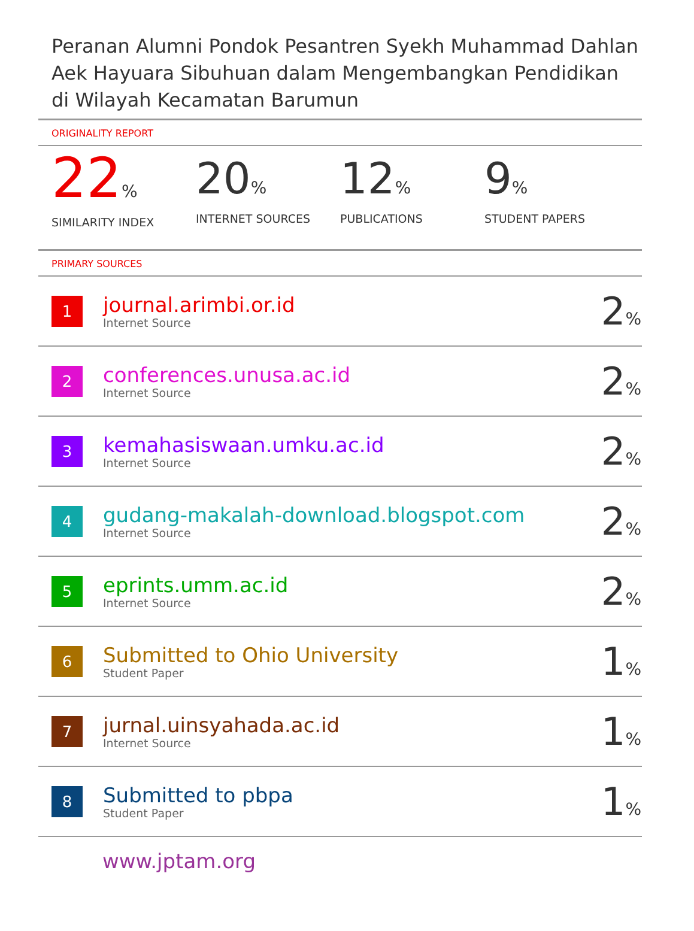Peranan Alumni Pondok Pesantren Syekh Muhammad Dahlan Aek Hayuara Sibuhuan dalam Mengembangkan Pendidikan di Wilayah Kecamatan Barumun
ORIGINALITY REPORT
22%
SIMILARITY INDEX
20%
INTERNET SOURCES
12%
PUBLICATIONS
9%
STUDENT PAPERS
PRIMARY SOURCES
| 1 | journal.arimbi.or.id Internet Source | 2 % |
| 2 | conferences.unusa.ac.id Internet Source | 2 % |
| 3 | kemahasiswaan.umku.ac.id Internet Source | 2 % |
| 4 | gudang-makalah-download.blogspot.com Internet Source | 2 % |
| 5 | eprints.umm.ac.id Internet Source | 2 % |
| 6 | Submitted to Ohio University Student Paper | 1 % |
| 7 | jurnal.uinsyahada.ac.id Internet Source | 1 % |
| 8 | Submitted to pbpa Student Paper | 1 % |
www.jptam.org